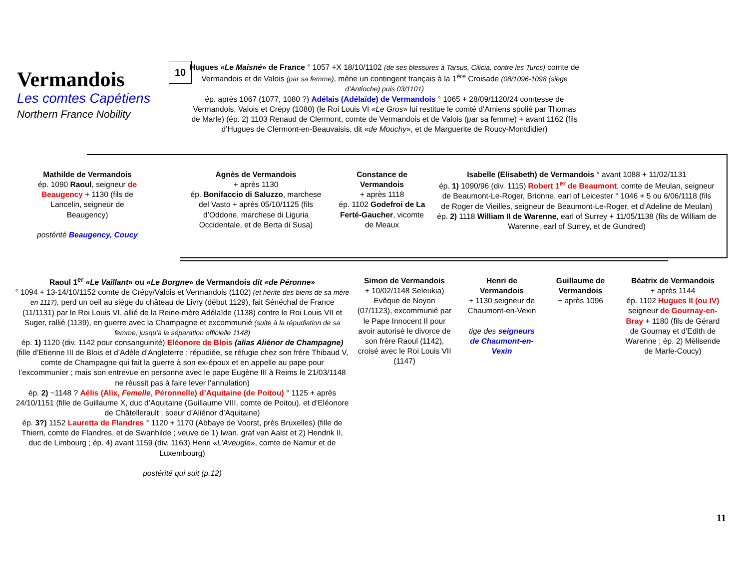Vermandois
Les comtes Capétiens
Northern France Nobility
10
Hugues «Le Maisné» de France ° 1057 +X 18/10/1102 (de ses blessures à Tarsus, Cilicia, contre les Turcs) comte de Vermandois et de Valois (par sa femme), mène un contingent français à la 1<sup>ère</sup> Croisade (08/1096-1098 (siège d’Antioche) puis 03/1101)
ép. après 1067 (1077, 1080 ?) Adélais (Adélaïde) de Vermandois ° 1065 + 28/09/1120/24 comtesse de Vermandois, Valois et Crépy (1080) (le Roi Louis VI «Le Gros» lui restitue le comté d’Amiens spolié par Thomas de Marle) (ép. 2) 1103 Renaud de Clermont, comte de Vermandois et de Valois (par sa femme) + avant 1162 (fils d’Hugues de Clermont-en-Beauvaisis, dit «de Mouchy», et de Marguerite de Roucy-Montdidier)
Mathilde de Vermandois
ép. 1090 Raoul, seigneur de Beaugency + 1130 (fils de Lancelin, seigneur de Beaugency)
postérité Beaugency, Coucy
Agnès de Vermandois
+ après 1130
ép. Bonifaccio di Saluzzo, marchese del Vasto + après 05/10/1125 (fils d’Oddone, marchese di Liguria Occidentale, et de Berta di Susa)
Constance de Vermandois
+ après 1118
ép. 1102 Godefroi de La Ferté-Gaucher, vicomte de Meaux
Isabelle (Elisabeth) de Vermandois ° avant 1088 + 11/02/1131
ép. 1) 1090/96 (div. 1115) Robert 1<sup>er</sup> de Beaumont, comte de Meulan, seigneur de Beaumont-Le-Roger, Brionne, earl of Leicester ° 1046 + 5 ou 6/06/1118 (fils de Roger de Vieilles, seigneur de Beaumont-Le-Roger, et d’Adeline de Meulan)
ép. 2) 1118 William II de Warenne, earl of Surrey + 11/05/1138 (fils de William de Warenne, earl of Surrey, et de Gundred)
Raoul 1<sup>er</sup> «Le Vaillant» ou «Le Borgne» de Vermandois dit «de Péronne»
° 1094 + 13-14/10/1152 comte de Crépy/Valois et Vermandois (1102) (et hérite des biens de sa mère en 1117), perd un oeil au siège du château de Livry (début 1129), fait Sénéchal de France (11/1131) par le Roi Louis VI, allié de la Reine-mère Adélaïde (1138) contre le Roi Louis VII et Suger, rallié (1139), en guerre avec la Champagne et excommunié (suite à la répudiation de sa femme, jusqu’à la séparation officielle 1148)
ép. 1) 1120 (div. 1142 pour consanguinité) Eléonore de Blois (alias Aliénor de Champagne) (fille d’Etienne III de Blois et d’Adèle d’Angleterre ; répudiée, se réfugie chez son frère Thibaud V, comte de Champagne qui fait la guerre à son ex-époux et en appelle au pape pour l’excommunier ; mais son entrevue en personne avec le pape Eugène III à Reims le 21/03/1148 ne réussit pas à faire lever l’annulation)
ép. 2) ~1148 ? Aélis (Alix, Femelle, Péronnelle) d’Aquitaine (de Poitou) ° 1125 + après 24/10/1151 (fille de Guillaume X, duc d’Aquitaine (Guillaume VIII, comte de Poitou), et d’Eléonore de Châtellerault ; soeur d’Aliénor d’Aquitaine)
ép. 3?) 1152 Lauretta de Flandres ° 1120 + 1170 (Abbaye de Voorst, près Bruxelles) (fille de Thierri, comte de Flandres, et de Swanhilde ; veuve de 1) Iwan, graf van Aalst et 2) Hendrik II, duc de Limbourg ; ép. 4) avant 1159 (div. 1163) Henri «L’Aveugle», comte de Namur et de Luxembourg)
postérité qui suit (p.12)
Simon de Vermandois
+ 10/02/1148 Seleukia) Evêque de Noyon (07/1123), excommunié par le Pape Innocent II pour avoir autorisé le divorce de son frère Raoul (1142), croisé avec le Roi Louis VII (1147)
Henri de Vermandois
+ 1130 seigneur de Chaumont-en-Vexin
tige des seigneurs de Chaumont-en-Vexin
Guillaume de Vermandois
+ après 1096
Béatrix de Vermandois
+ après 1144
ép. 1102 Hugues II (ou IV) seigneur de Gournay-en-Bray + 1180 (fils de Gérard de Gournay et d’Edith de Warenne ; ép. 2) Mélisende de Marle-Coucy)
11